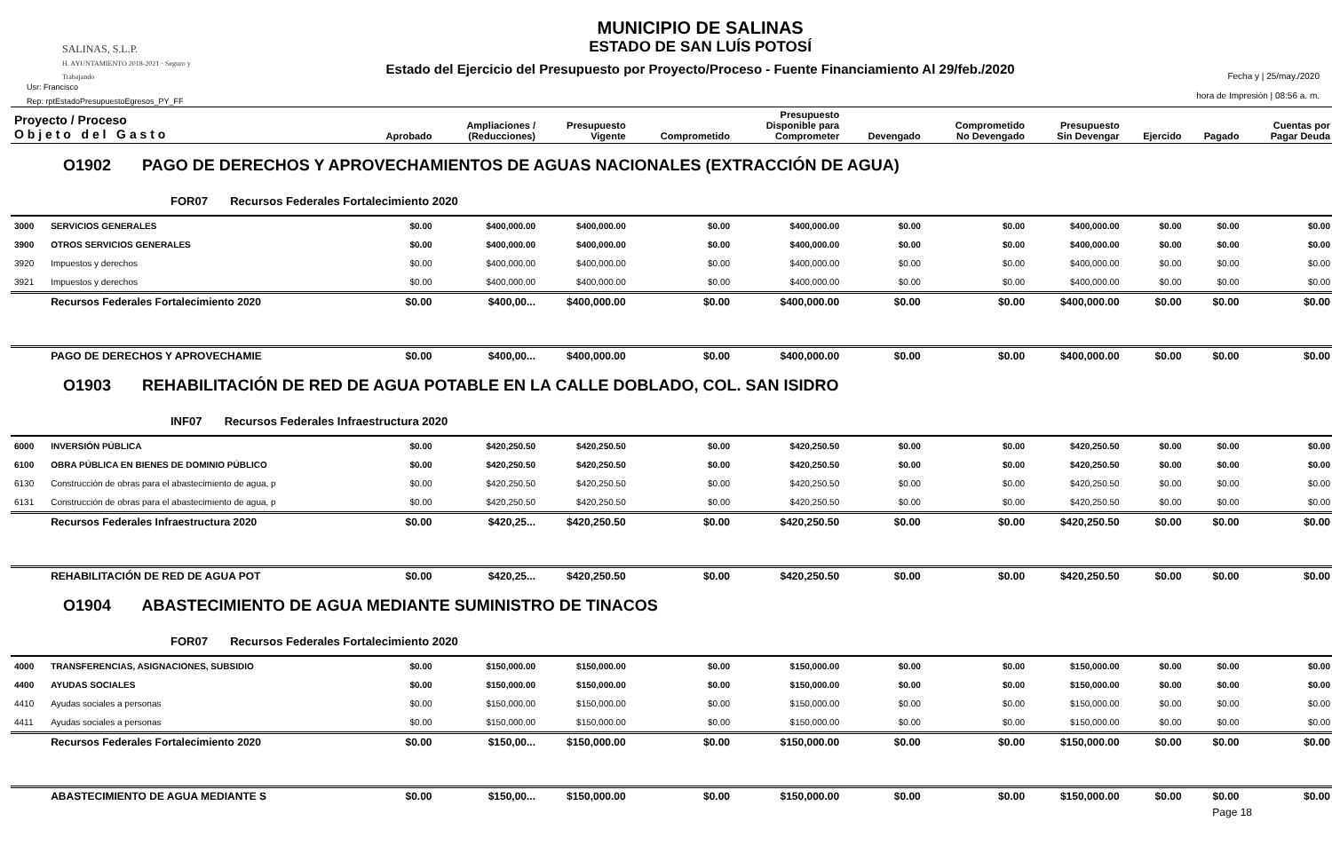SALINAS, S.L.P.
H. AYUNTAMIENTO 2018-2021 · Seguro y Trabajando
Usr: Francisco
Rep: rptEstadoPresupuestoEgresos_PY_FF
MUNICIPIO DE SALINAS
ESTADO DE SAN LUÍS POTOSÍ
Estado del Ejercicio del Presupuesto por Proyecto/Proceso - Fuente Financiamiento Al 29/feb./2020
Fecha y | 25/may./2020
hora de Impresión | 08:56 a. m.
| Proyecto / Proceso O b j e t o d e l G a s t o | | Aprobado | Ampliaciones / (Reducciones) | Presupuesto Vigente | Comprometido | Presupuesto Disponible para Comprometer | Devengado | Comprometido No Devengado | Presupuesto Sin Devengar | Ejercido | Pagado | Cuentas por Pagar Deuda |
| --- | --- | --- | --- | --- | --- | --- | --- | --- | --- | --- | --- | --- |
| O1902 PAGO DE DERECHOS Y APROVECHAMIENTOS DE AGUAS NACIONALES (EXTRACCIÓN DE AGUA) | | | | | | | | | | | | |
| FOR07 Recursos Federales Fortalecimiento 2020 | | | | | | | | | | | | |
| 3000 | SERVICIOS GENERALES | $0.00 | $400,000.00 | $400,000.00 | $0.00 | $400,000.00 | $0.00 | $0.00 | $400,000.00 | $0.00 | $0.00 | $0.00 |
| 3900 | OTROS SERVICIOS GENERALES | $0.00 | $400,000.00 | $400,000.00 | $0.00 | $400,000.00 | $0.00 | $0.00 | $400,000.00 | $0.00 | $0.00 | $0.00 |
| 3920 | Impuestos y derechos | $0.00 | $400,000.00 | $400,000.00 | $0.00 | $400,000.00 | $0.00 | $0.00 | $400,000.00 | $0.00 | $0.00 | $0.00 |
| 3921 | Impuestos y derechos | $0.00 | $400,000.00 | $400,000.00 | $0.00 | $400,000.00 | $0.00 | $0.00 | $400,000.00 | $0.00 | $0.00 | $0.00 |
| | Recursos Federales Fortalecimiento 2020 | $0.00 | $400,00... | $400,000.00 | $0.00 | $400,000.00 | $0.00 | $0.00 | $400,000.00 | $0.00 | $0.00 | $0.00 |
| | PAGO DE DERECHOS Y APROVECHAMIE | $0.00 | $400,00... | $400,000.00 | $0.00 | $400,000.00 | $0.00 | $0.00 | $400,000.00 | $0.00 | $0.00 | $0.00 |
| O1903 REHABILITACIÓN DE RED DE AGUA POTABLE EN LA CALLE DOBLADO, COL. SAN ISIDRO | | | | | | | | | | | | |
| INF07 Recursos Federales Infraestructura 2020 | | | | | | | | | | | | |
| 6000 | INVERSIÓN PÚBLICA | $0.00 | $420,250.50 | $420,250.50 | $0.00 | $420,250.50 | $0.00 | $0.00 | $420,250.50 | $0.00 | $0.00 | $0.00 |
| 6100 | OBRA PÚBLICA EN BIENES DE DOMINIO PÚBLICO | $0.00 | $420,250.50 | $420,250.50 | $0.00 | $420,250.50 | $0.00 | $0.00 | $420,250.50 | $0.00 | $0.00 | $0.00 |
| 6130 | Construcción de obras para el abastecimiento de agua, p | $0.00 | $420,250.50 | $420,250.50 | $0.00 | $420,250.50 | $0.00 | $0.00 | $420,250.50 | $0.00 | $0.00 | $0.00 |
| 6131 | Construcción de obras para el abastecimiento de agua, p | $0.00 | $420,250.50 | $420,250.50 | $0.00 | $420,250.50 | $0.00 | $0.00 | $420,250.50 | $0.00 | $0.00 | $0.00 |
| | Recursos Federales Infraestructura 2020 | $0.00 | $420,25... | $420,250.50 | $0.00 | $420,250.50 | $0.00 | $0.00 | $420,250.50 | $0.00 | $0.00 | $0.00 |
| | REHABILITACIÓN DE RED DE AGUA POT | $0.00 | $420,25... | $420,250.50 | $0.00 | $420,250.50 | $0.00 | $0.00 | $420,250.50 | $0.00 | $0.00 | $0.00 |
| O1904 ABASTECIMIENTO DE AGUA MEDIANTE SUMINISTRO DE TINACOS | | | | | | | | | | | | |
| FOR07 Recursos Federales Fortalecimiento 2020 | | | | | | | | | | | | |
| 4000 | TRANSFERENCIAS, ASIGNACIONES, SUBSIDIO | $0.00 | $150,000.00 | $150,000.00 | $0.00 | $150,000.00 | $0.00 | $0.00 | $150,000.00 | $0.00 | $0.00 | $0.00 |
| 4400 | AYUDAS SOCIALES | $0.00 | $150,000.00 | $150,000.00 | $0.00 | $150,000.00 | $0.00 | $0.00 | $150,000.00 | $0.00 | $0.00 | $0.00 |
| 4410 | Ayudas sociales a personas | $0.00 | $150,000.00 | $150,000.00 | $0.00 | $150,000.00 | $0.00 | $0.00 | $150,000.00 | $0.00 | $0.00 | $0.00 |
| 4411 | Ayudas sociales a personas | $0.00 | $150,000.00 | $150,000.00 | $0.00 | $150,000.00 | $0.00 | $0.00 | $150,000.00 | $0.00 | $0.00 | $0.00 |
| | Recursos Federales Fortalecimiento 2020 | $0.00 | $150,00... | $150,000.00 | $0.00 | $150,000.00 | $0.00 | $0.00 | $150,000.00 | $0.00 | $0.00 | $0.00 |
| | ABASTECIMIENTO DE AGUA MEDIANTE S | $0.00 | $150,00... | $150,000.00 | $0.00 | $150,000.00 | $0.00 | $0.00 | $150,000.00 | $0.00 | $0.00 | $0.00 |
Page 18